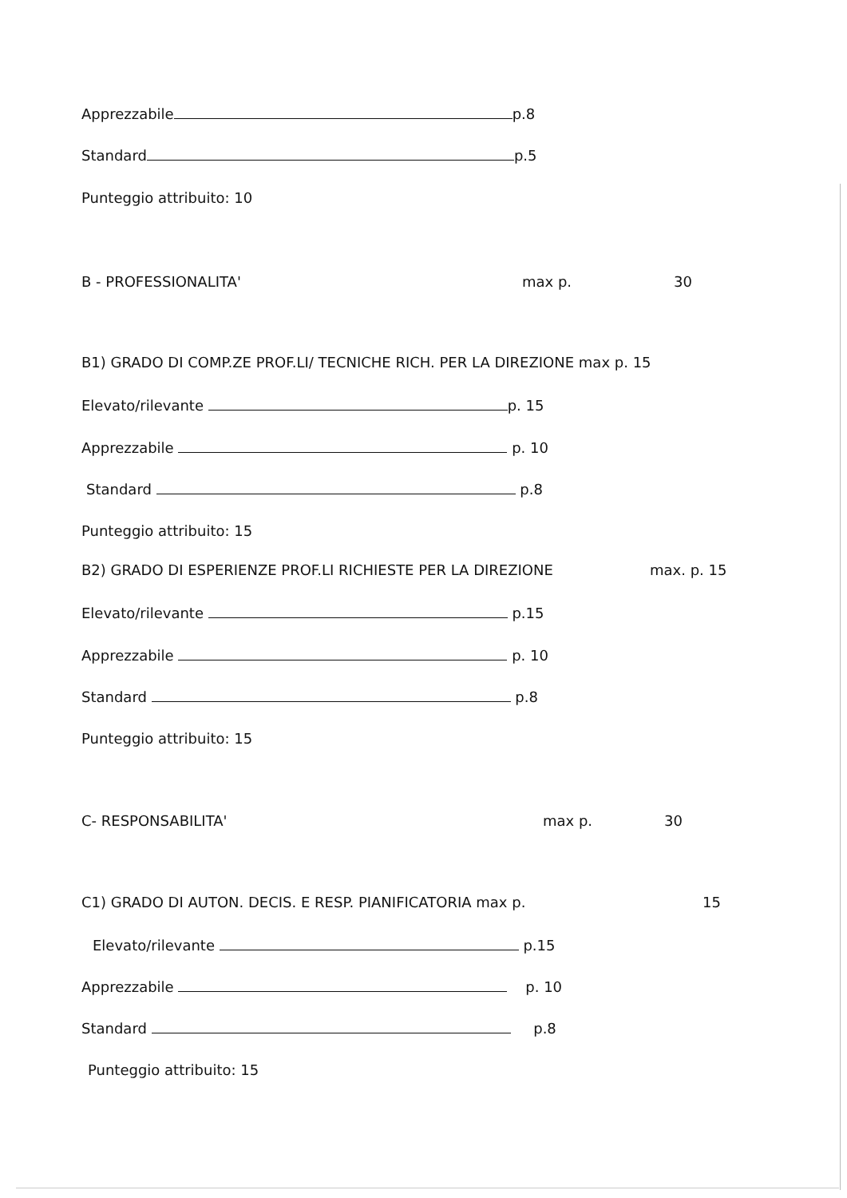Apprezzabile p.8
Standard p.5
Punteggio attribuito: 10
B - PROFESSIONALITA' max p. 30
B1) GRADO DI COMP.ZE PROF.LI/ TECNICHE RICH. PER LA DIREZIONE max p. 15
Elevato/rilevante p. 15
Apprezzabile p. 10
Standard p.8
Punteggio attribuito: 15
B2) GRADO DI ESPERIENZE PROF.LI RICHIESTE PER LA DIREZIONE max. p. 15
Elevato/rilevante p.15
Apprezzabile p. 10
Standard p.8
Punteggio attribuito: 15
C- RESPONSABILITA' max p. 30
C1) GRADO DI AUTON. DECIS. E RESP. PIANIFICATORIA max p. 15
Elevato/rilevante p.15
Apprezzabile p. 10
Standard p.8
Punteggio attribuito: 15